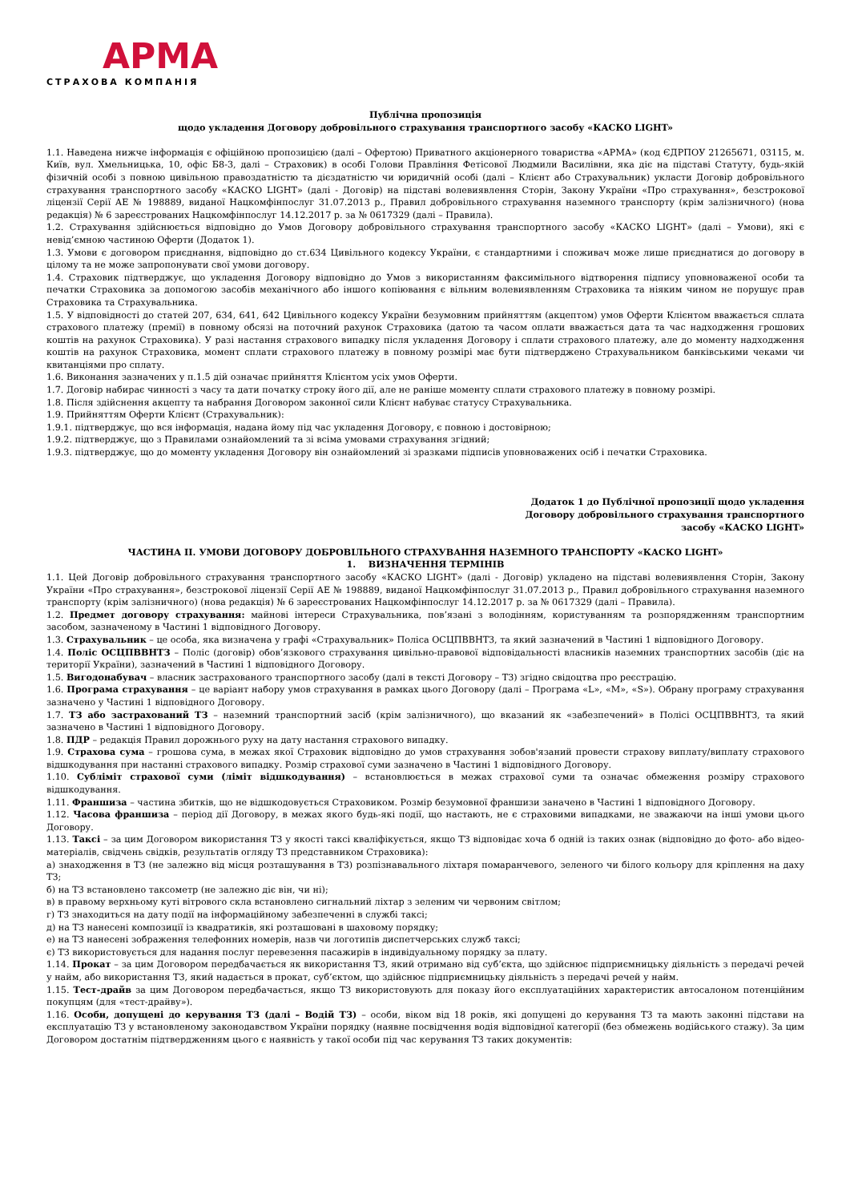АРМА
СТРАХОВА КОМПАНІЯ
Публічна пропозиція
щодо укладення Договору добровільного страхування транспортного засобу «КАСКО LIGHT»
1.1. Наведена нижче інформація є офіційною пропозицією (далі – Офертою) Приватного акціонерного товариства «АРМА» (код ЄДРПОУ 21265671, 03115, м. Київ, вул. Хмельницька, 10, офіс Б8-3, далі – Страховик) в особі Голови Правління Фетісової Людмили Василівни, яка діє на підставі Статуту, будь-якій фізичній особі з повною цивільною правоздатністю та дієздатністю чи юридичній особі (далі – Клієнт або Страхувальник) укласти Договір добровільного страхування транспортного засобу «КАСКО LIGHT» (далі - Договір) на підставі волевиявлення Сторін, Закону України «Про страхування», безстрокової ліцензії Серії АЕ № 198889, виданої Нацкомфінпослуг 31.07.2013 р., Правил добровільного страхування наземного транспорту (крім залізничного) (нова редакція) № 6 зареєстрованих Нацкомфінпослуг 14.12.2017 р. за № 0617329 (далі – Правила).
1.2. Страхування здійснюється відповідно до Умов Договору добровільного страхування транспортного засобу «КАСКО LIGHT» (далі – Умови), які є невід’ємною частиною Оферти (Додаток 1).
1.3. Умови є договором приєднання, відповідно до ст.634 Цивільного кодексу України, є стандартними і споживач може лише приєднатися до договору в цілому та не може запропонувати свої умови договору.
1.4. Страховик підтверджує, що укладення Договору відповідно до Умов з використанням факсимільного відтворення підпису уповноваженої особи та печатки Страховика за допомогою засобів механічного або іншого копіювання є вільним волевиявленням Страховика та ніяким чином не порушує прав Страховика та Страхувальника.
1.5. У відповідності до статей 207, 634, 641, 642 Цивільного кодексу України безумовним прийняттям (акцептом) умов Оферти Клієнтом вважається сплата страхового платежу (премії) в повному обсязі на поточний рахунок Страховика (датою та часом оплати вважається дата та час надходження грошових коштів на рахунок Страховика). У разі настання страхового випадку після укладення Договору і сплати страхового платежу, але до моменту надходження коштів на рахунок Страховика, момент сплати страхового платежу в повному розмірі має бути підтверджено Страхувальником банківськими чеками чи квитанціями про сплату.
1.6. Виконання зазначених у п.1.5 дій означає прийняття Клієнтом усіх умов Оферти.
1.7. Договір набирає чинності з часу та дати початку строку його дії, але не раніше моменту сплати страхового платежу в повному розмірі.
1.8. Після здійснення акцепту та набрання Договором законної сили Клієнт набуває статусу Страхувальника.
1.9. Прийняттям Оферти Клієнт (Страхувальник):
1.9.1. підтверджує, що вся інформація, надана йому під час укладення Договору, є повною і достовірною;
1.9.2. підтверджує, що з Правилами ознайомлений та зі всіма умовами страхування згідний;
1.9.3. підтверджує, що до моменту укладення Договору він ознайомлений зі зразками підписів уповноважених осіб і печатки Страховика.
Додаток 1 до Публічної пропозиції щодо укладення
Договору добровільного страхування транспортного
засобу «КАСКО LIGHT»
ЧАСТИНА ІІ. УМОВИ ДОГОВОРУ ДОБРОВІЛЬНОГО СТРАХУВАННЯ НАЗЕМНОГО ТРАНСПОРТУ «КАСКО LIGHT»
1. ВИЗНАЧЕННЯ ТЕРМІНІВ
1.1. Цей Договір добровільного страхування транспортного засобу «КАСКО LIGHT» (далі - Договір) укладено на підставі волевиявлення Сторін, Закону України «Про страхування», безстрокової ліцензії Серії АЕ № 198889, виданої Нацкомфінпослуг 31.07.2013 р., Правил добровільного страхування наземного транспорту (крім залізничного) (нова редакція) № 6 зареєстрованих Нацкомфінпослуг 14.12.2017 р. за № 0617329 (далі – Правила).
1.2. Предмет договору страхування: майнові інтереси Страхувальника, пов’язані з володінням, користуванням та розпорядженням транспортним засобом, зазначеному в Частині 1 відповідного Договору.
1.3. Страхувальник – це особа, яка визначена у графі «Страхувальник» Поліса ОСЦПВВНТЗ, та який зазначений в Частині 1 відповідного Договору.
1.4. Поліс ОСЦПВВНТЗ – Поліс (договір) обов’язкового страхування цивільно-правової відповідальності власників наземних транспортних засобів (діє на території України), зазначений в Частині 1 відповідного Договору.
1.5. Вигодонабувач – власник застрахованого транспортного засобу (далі в тексті Договору – ТЗ) згідно свідоцтва про реєстрацію.
1.6. Програма страхування – це варіант набору умов страхування в рамках цього Договору (далі – Програма «L», «M», «S»). Обрану програму страхування зазначено у Частині 1 відповідного Договору.
1.7. ТЗ або застрахований ТЗ – наземний транспортний засіб (крім залізничного), що вказаний як «забезпечений» в Полісі ОСЦПВВНТЗ, та який зазначено в Частині 1 відповідного Договору.
1.8. ПДР – редакція Правил дорожнього руху на дату настання страхового випадку.
1.9. Страхова сума – грошова сума, в межах якої Страховик відповідно до умов страхування зобов'язаний провести страхову виплату/виплату страхового відшкодування при настанні страхового випадку. Розмір страхової суми зазначено в Частині 1 відповідного Договору.
1.10. Субліміт страхової суми (ліміт відшкодування) – встановлюється в межах страхової суми та означає обмеження розміру страхового відшкодування.
1.11. Франшиза – частина збитків, що не відшкодовується Страховиком. Розмір безумовної франшизи заначено в Частині 1 відповідного Договору.
1.12. Часова франшиза – період дії Договору, в межах якого будь-які події, що настають, не є страховими випадками, не зважаючи на інші умови цього Договору.
1.13. Таксі – за цим Договором використання ТЗ у якості таксі кваліфікується, якщо ТЗ відповідає хоча б одній із таких ознак (відповідно до фото- або відео- матеріалів, свідчень свідків, результатів огляду ТЗ представником Страховика):
а) знаходження в ТЗ (не залежно від місця розташування в ТЗ) розпізнавального ліхтаря помаранчевого, зеленого чи білого кольору для кріплення на даху ТЗ;
б) на ТЗ встановлено таксометр (не залежно діє він, чи ні);
в) в правому верхньому куті вітрового скла встановлено сигнальний ліхтар з зеленим чи червоним світлом;
г) ТЗ знаходиться на дату події на інформаційному забезпеченні в службі таксі;
д) на ТЗ нанесені композиції із квадратиків, які розташовані в шаховому порядку;
е) на ТЗ нанесені зображення телефонних номерів, назв чи логотипів диспетчерських служб таксі;
є) ТЗ використовується для надання послуг перевезення пасажирів в індивідуальному порядку за плату.
1.14. Прокат – за цим Договором передбачається як використання ТЗ, який отримано від суб’єкта, що здійснює підприємницьку діяльність з передачі речей у найм, або використання ТЗ, який надається в прокат, суб’єктом, що здійснює підприємницьку діяльність з передачі речей у найм.
1.15. Тест-драйв за цим Договором передбачається, якщо ТЗ використовують для показу його експлуатаційних характеристик автосалоном потенційним покупцям (для «тест-драйву»).
1.16. Особи, допущені до керування ТЗ (далі – Водій ТЗ) – особи, віком від 18 років, які допущені до керування ТЗ та мають законні підстави на експлуатацію ТЗ у встановленому законодавством України порядку (наявне посвідчення водія відповідної категорії (без обмежень водійського стажу). За цим Договором достатнім підтвердженням цього є наявність у такої особи під час керування ТЗ таких документів: